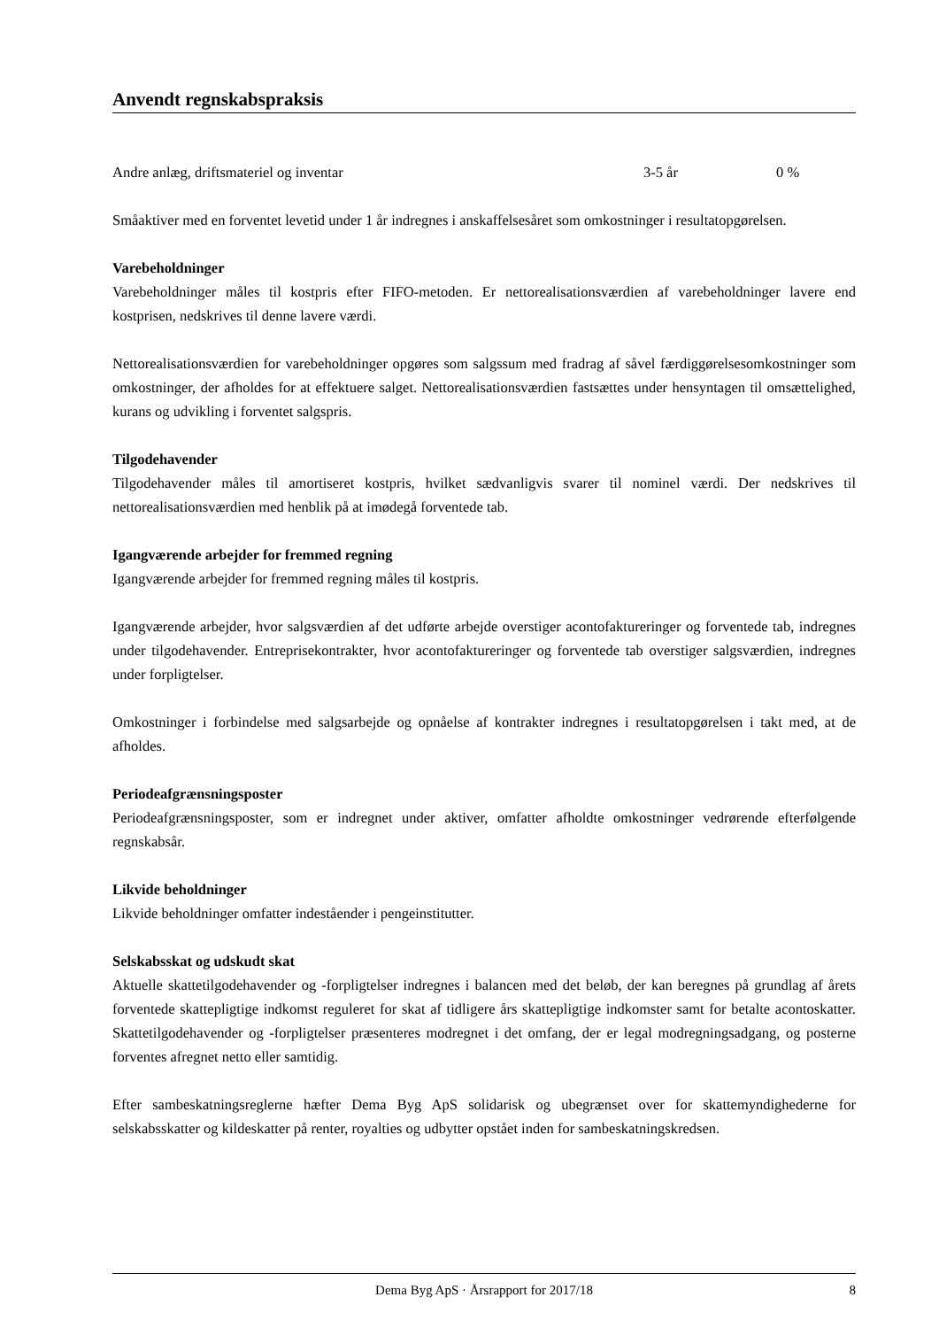Anvendt regnskabspraksis
| Andre anlæg, driftsmateriel og inventar | 3-5 år | 0 % |
Småaktiver med en forventet levetid under 1 år indregnes i anskaffelsesåret som omkostninger i resultat­opgørelsen.
Varebeholdninger
Varebeholdninger måles til kostpris efter FIFO-metoden. Er nettorealisationsværdien af varebeholdnin­ger lavere end kostprisen, nedskrives til denne lavere værdi.
Nettorealisationsværdien for varebeholdninger opgøres som salgssum med fradrag af såvel færdiggørel­sesomkostninger som omkostninger, der afholdes for at effektuere salget. Nettorealisationsværdien fast­sættes under hensyntagen til omsættelighed, kurans og udvikling i forventet salgspris.
Tilgodehavender
Tilgodehavender måles til amortiseret kostpris, hvilket sædvanligvis svarer til nominel værdi. Der ned­skrives til nettorealisationsværdien med henblik på at imødegå forventede tab.
Igangværende arbejder for fremmed regning
Igangværende arbejder for fremmed regning måles til kostpris.
Igangværende arbejder, hvor salgsværdien af det udførte arbejde overstiger acontofaktureringer og for­ventede tab, indregnes under tilgodehavender. Entreprisekontrakter, hvor acontofaktureringer og forven­tede tab overstiger salgsværdien, indregnes under forpligtelser.
Omkostninger i forbindelse med salgsarbejde og opnåelse af kontrakter indregnes i resultatopgørelsen i takt med, at de afholdes.
Periodeafgrænsningsposter
Periodeafgrænsningsposter, som er indregnet under aktiver, omfatter afholdte omkostninger vedrørende efterfølgende regnskabsår.
Likvide beholdninger
Likvide beholdninger omfatter indeståender i pengeinstitutter.
Selskabsskat og udskudt skat
Aktuelle skattetilgodehavender og -forpligtelser indregnes i balancen med det beløb, der kan beregnes på grundlag af årets forventede skattepligtige indkomst reguleret for skat af tidligere års skattepligtige ind­komster samt for betalte acontoskatter. Skattetilgodehavender og -forpligtelser præsenteres modregnet i det omfang, der er legal modregningsadgang, og posterne forventes afregnet netto eller samtidig.
Efter sambeskatningsreglerne hæfter Dema Byg ApS solidarisk og ubegrænset over for skattemyndighe­derne for selskabsskatter og kildeskatter på renter, royalties og udbytter opstået inden for sambeskat­ningskredsen.
Dema Byg ApS · Årsrapport for 2017/18 8